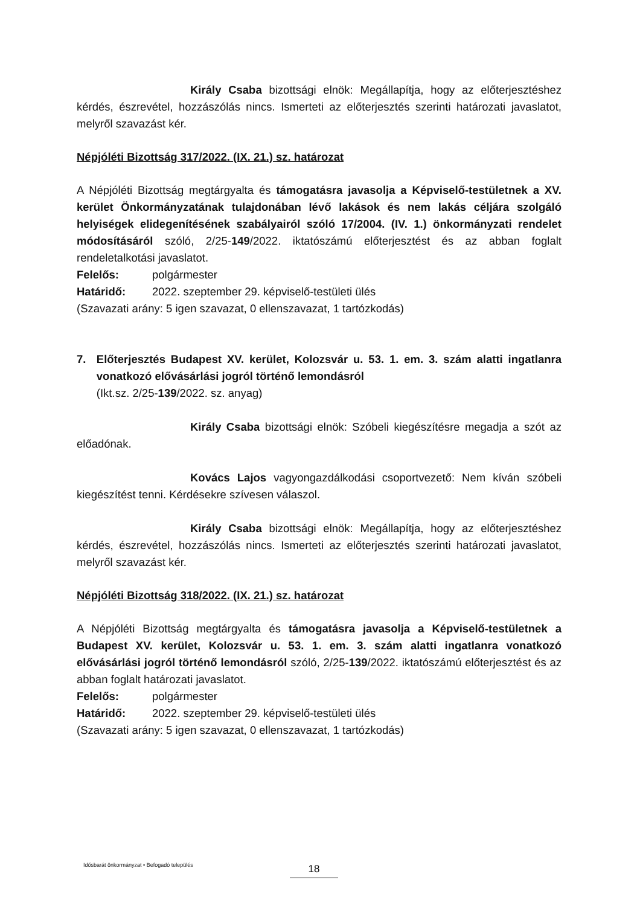Király Csaba bizottsági elnök: Megállapítja, hogy az előterjesztéshez kérdés, észrevétel, hozzászólás nincs. Ismerteti az előterjesztés szerinti határozati javaslatot, melyről szavazást kér.
Népjóléti Bizottság 317/2022. (IX. 21.) sz. határozat
A Népjóléti Bizottság megtárgyalta és támogatásra javasolja a Képviselő-testületnek a XV. kerület Önkormányzatának tulajdonában lévő lakások és nem lakás céljára szolgáló helyiségek elidegenítésének szabályairól szóló 17/2004. (IV. 1.) önkormányzati rendelet módosításáról szóló, 2/25-149/2022. iktatószámú előterjesztést és az abban foglalt rendeletalkotási javaslatot.
Felelős: polgármester
Határidő: 2022. szeptember 29. képviselő-testületi ülés
(Szavazati arány: 5 igen szavazat, 0 ellenszavazat, 1 tartózkodás)
7. Előterjesztés Budapest XV. kerület, Kolozsvár u. 53. 1. em. 3. szám alatti ingatlanra vonatkozó elővásárlási jogról történő lemondásról
(Ikt.sz. 2/25-139/2022. sz. anyag)
Király Csaba bizottsági elnök: Szóbeli kiegészítésre megadja a szót az előadónak.
Kovács Lajos vagyongazdálkodási csoportvezető: Nem kíván szóbeli kiegészítést tenni. Kérdésekre szívesen válaszol.
Király Csaba bizottsági elnök: Megállapítja, hogy az előterjesztéshez kérdés, észrevétel, hozzászólás nincs. Ismerteti az előterjesztés szerinti határozati javaslatot, melyről szavazást kér.
Népjóléti Bizottság 318/2022. (IX. 21.) sz. határozat
A Népjóléti Bizottság megtárgyalta és támogatásra javasolja a Képviselő-testületnek a Budapest XV. kerület, Kolozsvár u. 53. 1. em. 3. szám alatti ingatlanra vonatkozó elővásárlási jogról történő lemondásról szóló, 2/25-139/2022. iktatószámú előterjesztést és az abban foglalt határozati javaslatot.
Felelős: polgármester
Határidő: 2022. szeptember 29. képviselő-testületi ülés
(Szavazati arány: 5 igen szavazat, 0 ellenszavazat, 1 tartózkodás)
Idősbarát önkormányzat • Befogadó település
18